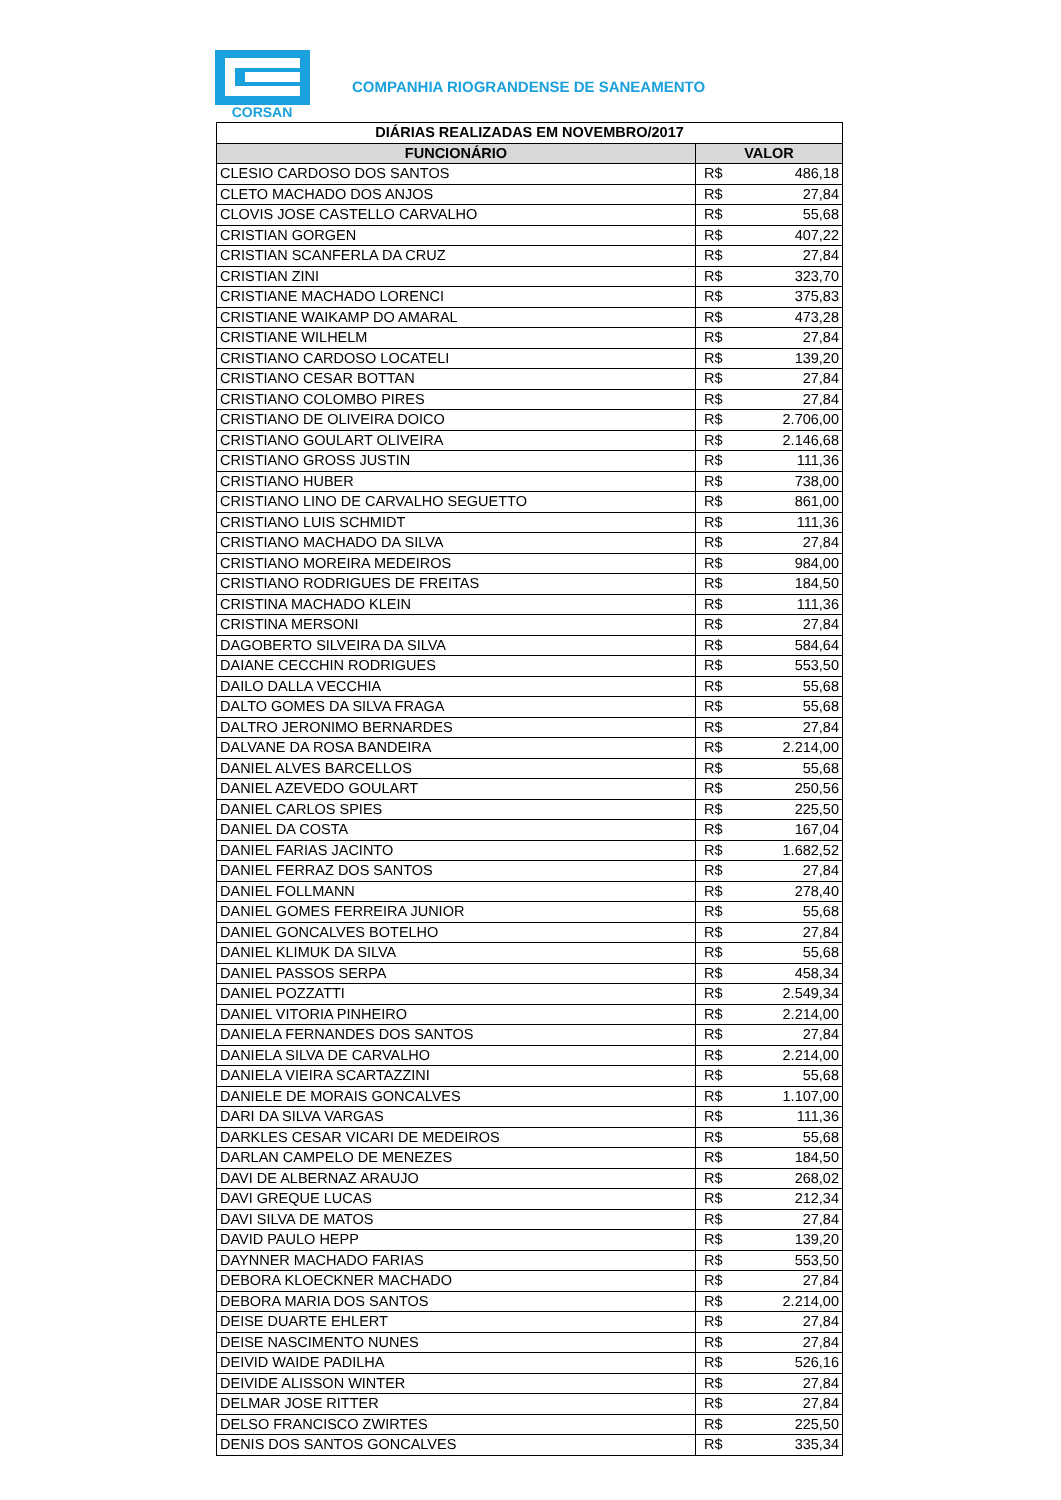CORSAN
COMPANHIA RIOGRANDENSE DE SANEAMENTO
| DIÁRIAS REALIZADAS EM NOVEMBRO/2017 | | |
| --- | --- | --- |
| FUNCIONÁRIO | VALOR | |
| CLESIO CARDOSO DOS SANTOS | R$ | 486,18 |
| CLETO MACHADO DOS ANJOS | R$ | 27,84 |
| CLOVIS JOSE CASTELLO CARVALHO | R$ | 55,68 |
| CRISTIAN GORGEN | R$ | 407,22 |
| CRISTIAN SCANFERLA DA CRUZ | R$ | 27,84 |
| CRISTIAN ZINI | R$ | 323,70 |
| CRISTIANE MACHADO LORENCI | R$ | 375,83 |
| CRISTIANE WAIKAMP DO AMARAL | R$ | 473,28 |
| CRISTIANE WILHELM | R$ | 27,84 |
| CRISTIANO CARDOSO LOCATELI | R$ | 139,20 |
| CRISTIANO CESAR BOTTAN | R$ | 27,84 |
| CRISTIANO COLOMBO PIRES | R$ | 27,84 |
| CRISTIANO DE OLIVEIRA DOICO | R$ | 2.706,00 |
| CRISTIANO GOULART OLIVEIRA | R$ | 2.146,68 |
| CRISTIANO GROSS JUSTIN | R$ | 111,36 |
| CRISTIANO HUBER | R$ | 738,00 |
| CRISTIANO LINO DE CARVALHO SEGUETTO | R$ | 861,00 |
| CRISTIANO LUIS SCHMIDT | R$ | 111,36 |
| CRISTIANO MACHADO DA SILVA | R$ | 27,84 |
| CRISTIANO MOREIRA MEDEIROS | R$ | 984,00 |
| CRISTIANO RODRIGUES DE FREITAS | R$ | 184,50 |
| CRISTINA MACHADO KLEIN | R$ | 111,36 |
| CRISTINA MERSONI | R$ | 27,84 |
| DAGOBERTO SILVEIRA DA SILVA | R$ | 584,64 |
| DAIANE CECCHIN RODRIGUES | R$ | 553,50 |
| DAILO DALLA VECCHIA | R$ | 55,68 |
| DALTO GOMES DA SILVA FRAGA | R$ | 55,68 |
| DALTRO JERONIMO BERNARDES | R$ | 27,84 |
| DALVANE DA ROSA BANDEIRA | R$ | 2.214,00 |
| DANIEL ALVES BARCELLOS | R$ | 55,68 |
| DANIEL AZEVEDO GOULART | R$ | 250,56 |
| DANIEL CARLOS SPIES | R$ | 225,50 |
| DANIEL DA COSTA | R$ | 167,04 |
| DANIEL FARIAS JACINTO | R$ | 1.682,52 |
| DANIEL FERRAZ DOS SANTOS | R$ | 27,84 |
| DANIEL FOLLMANN | R$ | 278,40 |
| DANIEL GOMES FERREIRA JUNIOR | R$ | 55,68 |
| DANIEL GONCALVES BOTELHO | R$ | 27,84 |
| DANIEL KLIMUK DA SILVA | R$ | 55,68 |
| DANIEL PASSOS SERPA | R$ | 458,34 |
| DANIEL POZZATTI | R$ | 2.549,34 |
| DANIEL VITORIA PINHEIRO | R$ | 2.214,00 |
| DANIELA FERNANDES DOS SANTOS | R$ | 27,84 |
| DANIELA SILVA DE CARVALHO | R$ | 2.214,00 |
| DANIELA VIEIRA SCARTAZZINI | R$ | 55,68 |
| DANIELE DE MORAIS GONCALVES | R$ | 1.107,00 |
| DARI DA SILVA VARGAS | R$ | 111,36 |
| DARKLES CESAR VICARI DE MEDEIROS | R$ | 55,68 |
| DARLAN CAMPELO DE MENEZES | R$ | 184,50 |
| DAVI DE ALBERNAZ ARAUJO | R$ | 268,02 |
| DAVI GREQUE LUCAS | R$ | 212,34 |
| DAVI SILVA DE MATOS | R$ | 27,84 |
| DAVID PAULO HEPP | R$ | 139,20 |
| DAYNNER MACHADO FARIAS | R$ | 553,50 |
| DEBORA KLOECKNER MACHADO | R$ | 27,84 |
| DEBORA MARIA DOS SANTOS | R$ | 2.214,00 |
| DEISE DUARTE EHLERT | R$ | 27,84 |
| DEISE NASCIMENTO NUNES | R$ | 27,84 |
| DEIVID WAIDE PADILHA | R$ | 526,16 |
| DEIVIDE ALISSON WINTER | R$ | 27,84 |
| DELMAR JOSE RITTER | R$ | 27,84 |
| DELSO FRANCISCO ZWIRTES | R$ | 225,50 |
| DENIS DOS SANTOS GONCALVES | R$ | 335,34 |